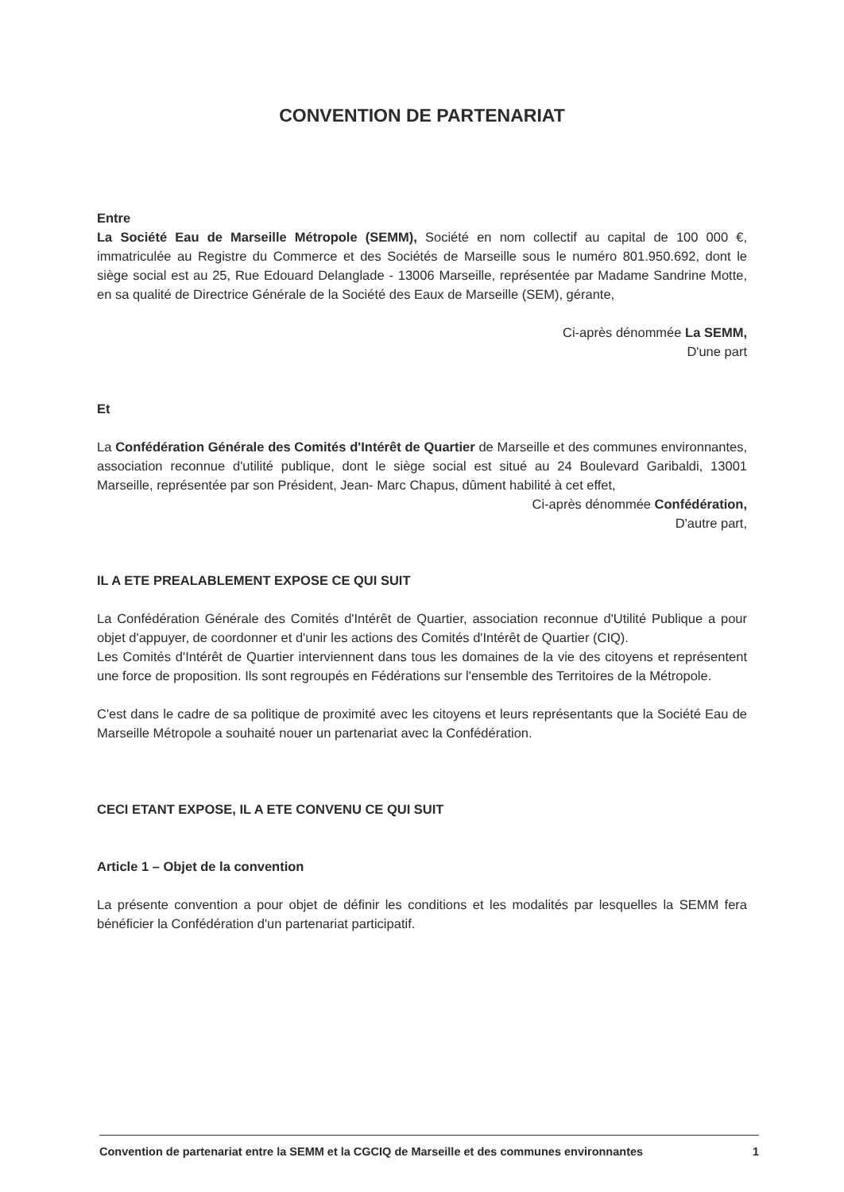CONVENTION DE PARTENARIAT
Entre
La Société Eau de Marseille Métropole (SEMM), Société en nom collectif au capital de 100 000 €, immatriculée au Registre du Commerce et des Sociétés de Marseille sous le numéro 801.950.692, dont le siège social est au 25, Rue Edouard Delanglade - 13006 Marseille, représentée par Madame Sandrine Motte, en sa qualité de Directrice Générale de la Société des Eaux de Marseille (SEM), gérante,
Ci-après dénommée La SEMM,
D'une part
Et
La Confédération Générale des Comités d'Intérêt de Quartier de Marseille et des communes environnantes, association reconnue d'utilité publique, dont le siège social est situé au 24 Boulevard Garibaldi, 13001 Marseille, représentée par son Président, Jean- Marc Chapus, dûment habilité à cet effet,
Ci-après dénommée Confédération,
D'autre part,
IL A ETE PREALABLEMENT EXPOSE CE QUI SUIT
La Confédération Générale des Comités d'Intérêt de Quartier, association reconnue d'Utilité Publique a pour objet d'appuyer, de coordonner et d'unir les actions des Comités d'Intérêt de Quartier (CIQ).
Les Comités d'Intérêt de Quartier interviennent dans tous les domaines de la vie des citoyens et représentent une force de proposition. Ils sont regroupés en Fédérations sur l'ensemble des Territoires de la Métropole.
C'est dans le cadre de sa politique de proximité avec les citoyens et leurs représentants que la Société Eau de Marseille Métropole a souhaité nouer un partenariat avec la Confédération.
CECI ETANT EXPOSE, IL A ETE CONVENU CE QUI SUIT
Article 1 – Objet de la convention
La présente convention a pour objet de définir les conditions et les modalités par lesquelles la SEMM fera bénéficier la Confédération d'un partenariat participatif.
Convention de partenariat entre la SEMM et la CGCIQ de Marseille et des communes environnantes 1